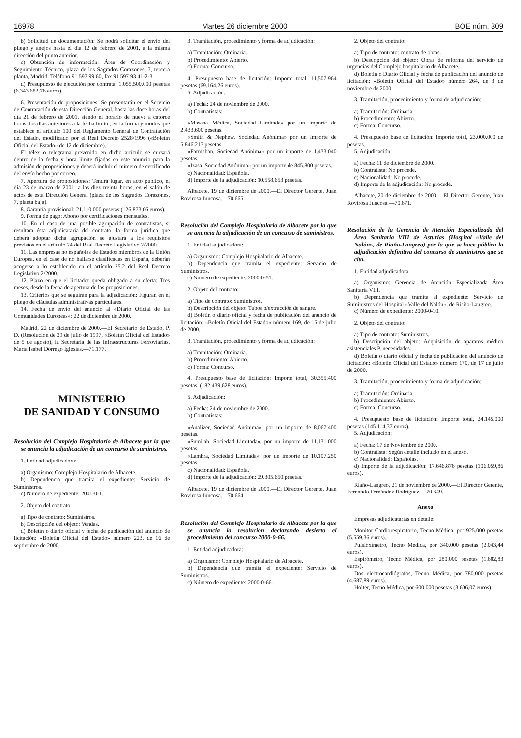16978 Martes 26 diciembre 2000 BOE núm. 309
b) Solicitud de documentación: Se podrá solicitar el envío del pliego y anejos hasta el día 12 de febrero de 2001, a la misma dirección del punto anterior.
c) Obtención de información: Área de Coordinación y Seguimiento Técnico, plaza de los Sagrados Corazones, 7, tercera planta, Madrid. Teléfono 91 597 99 60, fax 91 597 93 41-2-3.
d) Presupuesto de ejecución por contrata: 1.055.500.000 pesetas (6.343.682,76 euros).
6. Presentación de proposiciones: Se presentarán en el Servicio de Contratación de esta Dirección General, hasta las doce horas del día 21 de febrero de 2001, siendo el horario de nueve a catorce horas, los días anteriores a la fecha límite, en la forma y modos que establece el artículo 100 del Reglamento General de Contratación del Estado, modificado por el Real Decreto 2528/1996 («Boletín Oficial del Estado» de 12 de diciembre).
El télex o telegrama prevenido en dicho artículo se cursará dentro de la fecha y hora límite fijadas en este anuncio para la admisión de proposiciones y deberá incluir el número de certificado del envío hecho por correo.
7. Apertura de proposiciones: Tendrá lugar, en acto público, el día 23 de marzo de 2001, a las diez treinta horas, en el salón de actos de esta Dirección General (plaza de los Sagrados Corazones, 7, planta baja).
8. Garantía provisional: 21.110.000 pesetas (126.873,66 euros).
9. Forma de pago: Abono por certificaciones mensuales.
10. En el caso de una posible agrupación de contratistas, si resultara ésta adjudicataria del contrato, la forma jurídica que deberá adoptar dicha agrupación se ajustará a los requisitos previstos en el artículo 24 del Real Decreto Legislativo 2/2000.
11. Las empresas no españolas de Estados miembros de la Unión Europea, en el caso de no hallarse clasificadas en España, deberán acogerse a lo establecido en el artículo 25.2 del Real Decreto Legislativo 2/2000.
12. Plazo en que el licitador queda obligado a su oferta: Tres meses, desde la fecha de apertura de las proposiciones.
13. Criterios que se seguirán para la adjudicación: Figuran en el pliego de cláusulas administrativas particulares.
14. Fecha de envío del anuncio al «Diario Oficial de las Comunidades Europeas»: 22 de diciembre de 2000.
Madrid, 22 de diciembre de 2000.—El Secretario de Estado, P. D. (Resolución de 29 de julio de 1997, «Boletín Oficial del Estado» de 5 de agosto), la Secretaria de las Infraestructuras Ferroviarias, María Isabel Dorrego Iglesias.—71.177.
MINISTERIO
DE SANIDAD Y CONSUMO
Resolución del Complejo Hospitalario de Albacete por la que se anuncia la adjudicación de un concurso de suministros.
1. Entidad adjudicadora:
a) Organismo: Complejo Hospitalario de Albacete.
b) Dependencia que tramita el expediente: Servicio de Suministros.
c) Número de expediente: 2001-0-1.
2. Objeto del contrato:
a) Tipo de contrato: Suministros.
b) Descripción del objeto: Vendas.
d) Boletín o diario oficial y fecha de publicación del anuncio de licitación: «Boletín Oficial del Estado» número 223, de 16 de septiembre de 2000.
3. Tramitación, procedimiento y forma de adjudicación:
a) Tramitación: Ordinaria.
b) Procedimiento: Abierto.
c) Forma: Concurso.
4. Presupuesto base de licitación: Importe total, 11.507.964 pesetas (69.164,26 euros).
5. Adjudicación:
a) Fecha: 24 de noviembre de 2000.
b) Contratistas:
«Masana Médica, Sociedad Limitada» por un importe de 2.433.600 pesetas.
«Smith & Nephew, Sociedad Anónima» por un importe de 5.846.213 pesetas.
«Farmaban, Sociedad Anónima» por un importe de 1.433.040 pesetas.
«Izasa, Sociedad Anónima» por un importe de 845.800 pesetas.
c) Nacionalidad: Española.
d) Importe de la adjudicación: 10.558.653 pesetas.
Albacete, 19 de diciembre de 2000.—El Director Gerente, Juan Rovirosa Juncosa.—70.665.
Resolución del Complejo Hospitalario de Albacete por la que se anuncia la adjudicación de un concurso de suministros.
1. Entidad adjudicadora:
a) Organismo: Complejo Hospitalario de Albacete.
b) Dependencia que tramita el expediente: Servicio de Suministros.
c) Número de expediente: 2000-0-51.
2. Objeto del contrato:
a) Tipo de contrato: Suministros.
b) Descripción del objeto: Tubos p/extracción de sangre.
d) Boletín o diario oficial y fecha de publicación del anuncio de licitación: «Boletín Oficial del Estado» número 169, de 15 de julio de 2000.
3. Tramitación, procedimiento y forma de adjudicación:
a) Tramitación: Ordinaria.
b) Procedimiento: Abierto.
c) Forma: Concurso.
4. Presupuesto base de licitación: Importe total, 30.355.400 pesetas. (182.439,628 euros).
5. Adjudicación:
a) Fecha: 24 de noviembre de 2000.
b) Contratistas:
«Analizer, Sociedad Anónima», por un importe de 8.067.400 pesetas.
«Sumilab, Sociedad Limitada», por un importe de 11.131.000 pesetas.
«Lambra, Sociedad Limitada», por un importe de 10.107.250 pesetas.
c) Nacionalidad: Española.
d) Importe de la adjudicación: 29.305.650 pesetas.
Albacete, 19 de diciembre de 2000.—El Director Gerente, Juan Rovirosa Juncosa.—70.664.
Resolución del Complejo Hospitalario de Albacete por la que se anuncia la resolución declarando desierto el procedimiento del concurso 2000-0-66.
1. Entidad adjudicadora:
a) Organismo: Complejo Hospitalario de Albacete.
b) Dependencia que tramita el expediente: Servicio de Suministros.
c) Número de expediente: 2000-0-66.
2. Objeto del contrato:
a) Tipo de contrato: contrato de obras.
b) Descripción del objeto: Obras de reforma del servicio de urgencias del Complejo hospitalario de Albacete.
d) Boletín o Diario Oficial y fecha de publicación del anuncio de licitación: «Boletín Oficial del Estado» número 264, de 3 de noviembre de 2000.
3. Tramitación, procedimiento y forma de adjudicación:
a) Tramitación: Ordinaria.
b) Procedimiento: Abierto.
c) Forma: Concurso.
4. Presupuesto base de licitación: Importe total, 23.000.000 de pesetas.
5. Adjudicación:
a) Fecha: 11 de diciembre de 2000.
b) Contratista: No procede.
c) Nacionalidad: No procede.
d) Importe de la adjudicación: No procede.
Albacete, 20 de diciembre de 2000.—El Director Gerente, Juan Rovirosa Juncosa.—70.671.
Resolución de la Gerencia de Atención Especializada del Área Sanitaria VIII de Asturias (Hospital «Valle del Nalón», de Riaño-Langreo) por la que se hace pública la adjudicación definitiva del concurso de suministros que se cita.
1. Entidad adjudicadora:
a) Organismo: Gerencia de Atención Especializada Área Sanitaria VIII.
b) Dependencia que tramita el expediente: Servicio de Suministros del Hospital «Valle del Nalón», de Riaño-Langreo.
c) Número de expediente: 2000-0-10.
2. Objeto del contrato:
a) Tipo de contrato: Suministros.
b) Descripción del objeto: Adquisición de aparatos médico asistenciales P. necesidades.
d) Boletín o diario oficial y fecha de publicación del anuncio de licitación: «Boletín Oficial del Estado» número 170, de 17 de julio de 2000.
3. Tramitación, procedimiento y forma de adjudicación:
a) Tramitación: Ordinaria.
b) Procedimiento: Abierto.
c) Forma: Concurso.
4. Presupuesto base de licitación: Importe total, 24.145.000 pesetas (145.114,37 euros).
5. Adjudicación:
a) Fecha: 17 de Noviembre de 2000.
b) Contratista: Según detalle incluido en el anexo.
c) Nacionalidad: Españolas.
d) Importe de la adjudicación: 17.646.876 pesetas (106.059,86 euros).
Riaño-Langreo, 21 de noviembre de 2000.—El Director Gerente, Fernando Fernández Rodríguez.—70.649.
Anexo
Empresas adjudicatarias en detalle:
Monitor Cardiorespiratorio, Tecno Médica, por 925.000 pesetas (5.559,36 euros).
Pulsioxímetro, Tecno Médica, por 340.000 pesetas (2.043,44 euros).
Espirómetro, Tecno Médica, por 280.000 pesetas (1.682,83 euros).
Dos electrocardiógrafos, Tecno Médica, por 780.000 pesetas (4.687,89 euros).
Holter, Tecno Médica, por 600.000 pesetas (3.606,07 euros).